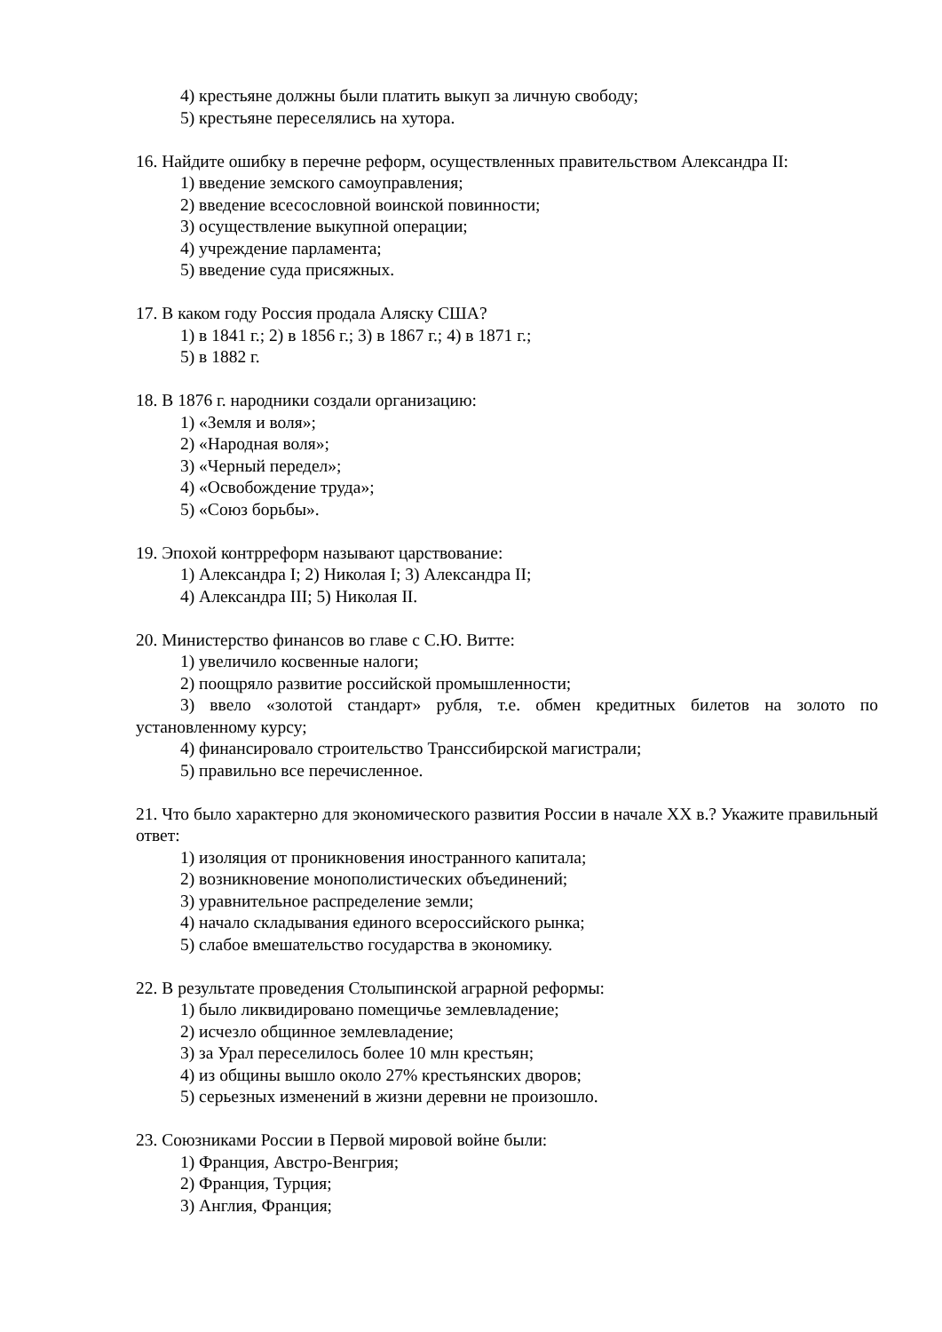4) крестьяне должны были платить выкуп за личную свободу;
5) крестьяне переселялись на хутора.
16. Найдите ошибку в перечне реформ, осуществленных правительством Александра II:
1) введение земского самоуправления;
2) введение всесословной воинской повинности;
3) осуществление выкупной операции;
4) учреждение парламента;
5) введение суда присяжных.
17. В каком году Россия продала Аляску США?
1) в 1841 г.; 2) в 1856 г.; 3) в 1867 г.; 4) в 1871 г.;
5) в 1882 г.
18. В 1876 г. народники создали организацию:
1) «Земля и воля»;
2) «Народная воля»;
3) «Черный передел»;
4) «Освобождение труда»;
5) «Союз борьбы».
19. Эпохой контрреформ называют царствование:
1) Александра I; 2) Николая I; 3) Александра II;
4) Александра III; 5) Николая II.
20. Министерство финансов во главе с С.Ю. Витте:
1) увеличило косвенные налоги;
2) поощряло развитие российской промышленности;
3) ввело «золотой стандарт» рубля, т.е. обмен кредитных билетов на золото по установленному курсу;
4) финансировало строительство Транссибирской магистрали;
5) правильно все перечисленное.
21. Что было характерно для экономического развития России в начале XX в.? Укажите правильный ответ:
1) изоляция от проникновения иностранного капитала;
2) возникновение монополистических объединений;
3) уравнительное распределение земли;
4) начало складывания единого всероссийского рынка;
5) слабое вмешательство государства в экономику.
22. В результате проведения Столыпинской аграрной реформы:
1) было ликвидировано помещичье землевладение;
2) исчезло общинное землевладение;
3) за Урал переселилось более 10 млн крестьян;
4) из общины вышло около 27% крестьянских дворов;
5) серьезных изменений в жизни деревни не произошло.
23. Союзниками России в Первой мировой войне были:
1) Франция, Австро-Венгрия;
2) Франция, Турция;
3) Англия, Франция;